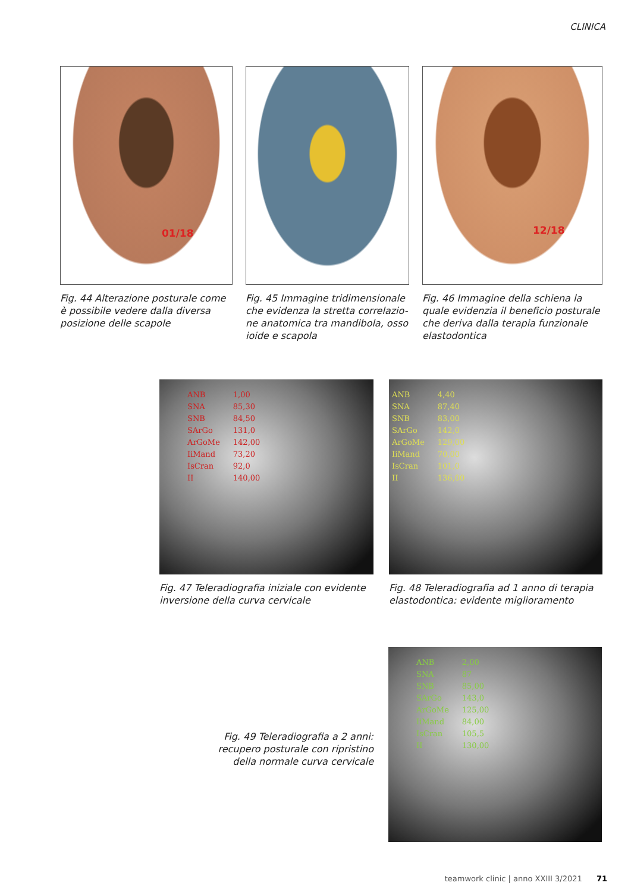CLINICA
01/18
Fig. 44 Alterazione posturale come è possibile vedere dalla diversa posizione delle scapole
Fig. 45 Immagine tridimensionale che evidenza la stretta correlazio-ne anatomica tra mandibola, osso ioide e scapola
12/18
Fig. 46 Immagine della schiena la quale evidenzia il beneficio posturale che deriva dalla terapia funzionale elastodontica
| ANB | 1,00 |
| SNA | 85,30 |
| SNB | 84,50 |
| SArGo | 131,0 |
| ArGoMe | 142,00 |
| IiMand | 73,20 |
| IsCran | 92,0 |
| II | 140,00 |
Fig. 47 Teleradiografia iniziale con evidente inversione della curva cervicale
| ANB | 4,40 |
| SNA | 87,40 |
| SNB | 83,00 |
| SArGo | 142,0 |
| ArGoMe | 129,00 |
| IiMand | 70,00 |
| IsCran | 101,0 |
| II | 136,00 |
Fig. 48 Teleradiografia ad 1 anno di terapia elastodontica: evidente miglioramento
Fig. 49 Teleradiografia a 2 anni: recupero posturale con ripristino della normale curva cervicale
| ANB | 2,00 |
| SNA | 87 |
| SNB | 85,00 |
| SArGo | 143,0 |
| ArGoMe | 125,00 |
| IiMand | 84,00 |
| IsCran | 105,5 |
| II | 130,00 |
teamwork clinic | anno XXIII 3/2021 71